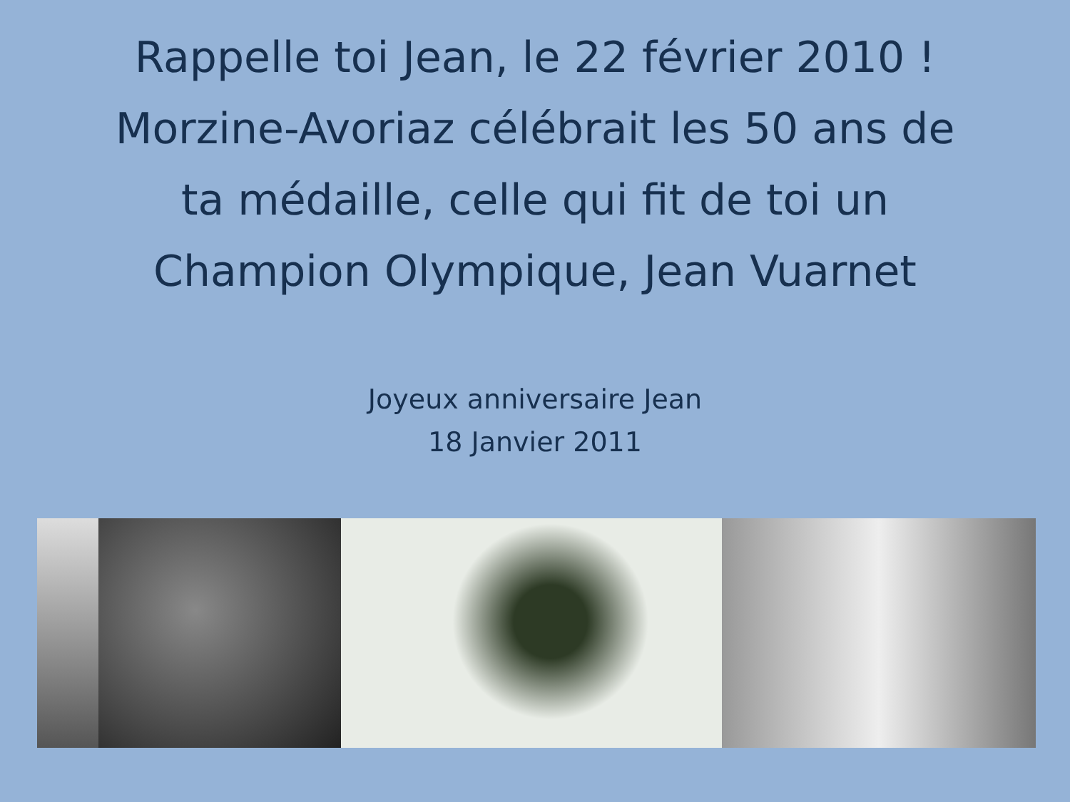Rappelle toi Jean, le 22 février 2010 !
Morzine-Avoriaz célébrait les 50 ans de
ta médaille, celle qui fit de toi un
Champion Olympique, Jean Vuarnet
Joyeux anniversaire Jean
18 Janvier 2011